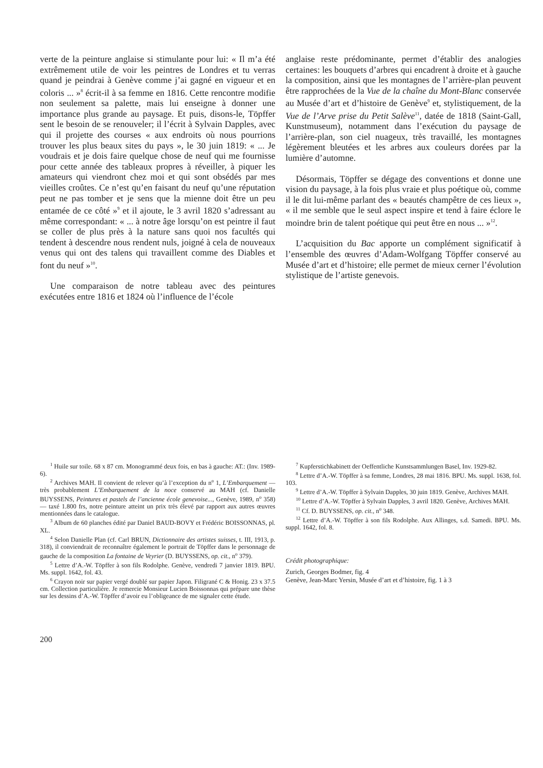verte de la peinture anglaise si stimulante pour lui: « Il m’a été extrêmement utile de voir les peintres de Londres et tu verras quand je peindrai à Genève comme j’ai gagné en vigueur et en coloris ... »<sup>8</sup> écrit-il à sa femme en 1816. Cette rencontre modifie non seulement sa palette, mais lui enseigne à donner une importance plus grande au paysage. Et puis, disons-le, Töpffer sent le besoin de se renouveler; il l’écrit à Sylvain Dapples, avec qui il projette des courses « aux endroits où nous pourrions trouver les plus beaux sites du pays », le 30 juin 1819: « ... Je voudrais et je dois faire quelque chose de neuf qui me fournisse pour cette année des tableaux propres à réveiller, à piquer les amateurs qui viendront chez moi et qui sont obsédés par mes vieilles croûtes. Ce n’est qu’en faisant du neuf qu’une réputation peut ne pas tomber et je sens que la mienne doit être un peu entamée de ce côté »<sup>9</sup> et il ajoute, le 3 avril 1820 s’adressant au même correspondant: « ... à notre âge lorsqu’on est peintre il faut se coller de plus près à la nature sans quoi nos facultés qui tendent à descendre nous rendent nuls, joigné à cela de nouveaux venus qui ont des talens qui travaillent comme des Diables et font du neuf »<sup>10</sup>.
Une comparaison de notre tableau avec des peintures exécutées entre 1816 et 1824 où l’influence de l’école
anglaise reste prédominante, permet d’établir des analogies certaines: les bouquets d’arbres qui encadrent à droite et à gauche la composition, ainsi que les montagnes de l’arrière-plan peuvent être rapprochées de la Vue de la chaîne du Mont-Blanc conservée au Musée d’art et d’histoire de Genève<sup>9</sup> et, stylistiquement, de la Vue de l’Arve prise du Petit Salève<sup>11</sup>, datée de 1818 (Saint-Gall, Kunstmuseum), notamment dans l’exécution du paysage de l’arrière-plan, son ciel nuageux, très travaillé, les montagnes légèrement bleutées et les arbres aux couleurs dorées par la lumière d’automne.
Désormais, Töpffer se dégage des conventions et donne une vision du paysage, à la fois plus vraie et plus poétique où, comme il le dit lui-même parlant des « beautés champêtre de ces lieux », « il me semble que le seul aspect inspire et tend à faire éclore le moindre brin de talent poétique qui peut être en nous ... »<sup>12</sup>.
L’acquisition du Bac apporte un complément significatif à l’ensemble des œuvres d’Adam-Wolfgang Töpffer conservé au Musée d’art et d’histoire; elle permet de mieux cerner l’évolution stylistique de l’artiste genevois.
<sup>1</sup> Huile sur toile. 68 x 87 cm. Monogrammé deux fois, en bas à gauche: AT.: (Inv. 1989-6).
<sup>2</sup> Archives MAH. Il convient de relever qu’à l’exception du n<sup>o</sup> 1, L’Embarquement — très probablement L’Embarquement de la noce conservé au MAH (cf. Danielle BUYSSENS, Peintures et pastels de l’ancienne école genevoise..., Genève, 1989, n<sup>o</sup> 358) — taxé 1.800 frs, notre peinture atteint un prix très élevé par rapport aux autres œuvres mentionnées dans le catalogue.
<sup>3</sup> Album de 60 planches édité par Daniel BAUD-BOVY et Frédéric BOISSONNAS, pl. XL.
<sup>4</sup> Selon Danielle Plan (cf. Carl BRUN, Dictionnaire des artistes suisses, t. III, 1913, p. 318), il conviendrait de reconnaître également le portrait de Töpffer dans le personnage de gauche de la composition La fontaine de Veyrier (D. BUYSSENS, op. cit., n<sup>o</sup> 379).
<sup>5</sup> Lettre d’A.-W. Töpffer à son fils Rodolphe. Genève, vendredi 7 janvier 1819. BPU. Ms. suppl. 1642, fol. 43.
<sup>6</sup> Crayon noir sur papier vergé doublé sur papier Japon. Filigrané C & Honig. 23 x 37.5 cm. Collection particulière. Je remercie Monsieur Lucien Boissonnas qui prépare une thèse sur les dessins d’A.-W. Töpffer d’avoir eu l’obligeance de me signaler cette étude.
<sup>7</sup> Kupferstichkabinett der Oeffentliche Kunstsammlungen Basel, Inv. 1929-82.
<sup>8</sup> Lettre d’A.-W. Töpffer à sa femme, Londres, 28 mai 1816. BPU. Ms. suppl. 1638, fol. 103.
<sup>9</sup> Lettre d’A.-W. Töpffer à Sylvain Dapples, 30 juin 1819. Genève, Archives MAH.
<sup>10</sup> Lettre d’A.-W. Töpffer à Sylvain Dapples, 3 avril 1820. Genève, Archives MAH.
<sup>11</sup> Cf. D. BUYSSENS, op. cit., n<sup>o</sup> 348.
<sup>12</sup> Lettre d’A.-W. Töpffer à son fils Rodolphe. Aux Allinges, s.d. Samedi. BPU. Ms. suppl. 1642, fol. 8.
Crédit photographique:
Zurich, Georges Bodmer, fig. 4
Genève, Jean-Marc Yersin, Musée d’art et d’histoire, fig. 1 à 3
200